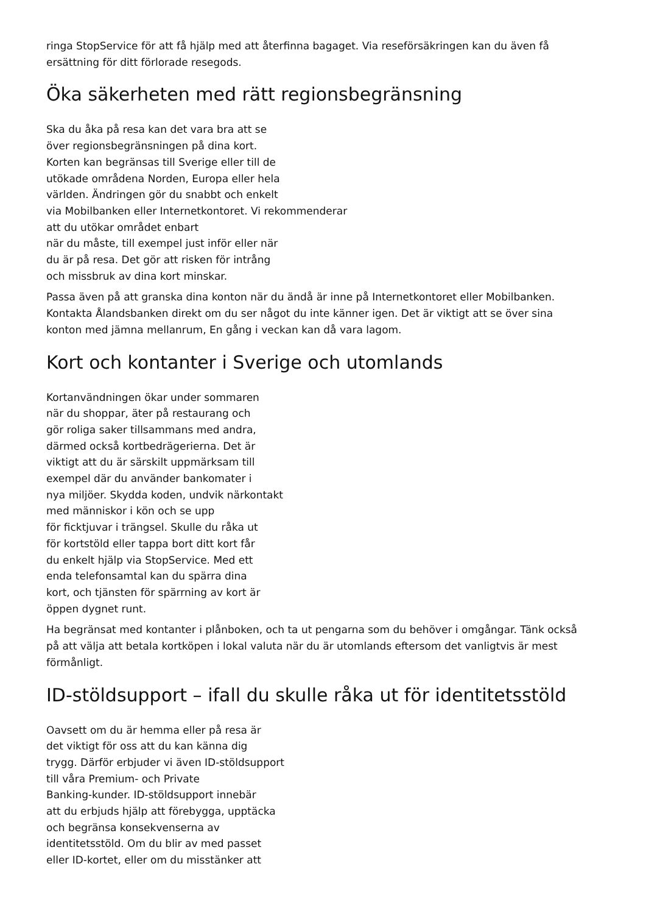ringa StopService för att få hjälp med att återfinna bagaget. Via reseförsäkringen kan du även få
ersättning för ditt förlorade resegods.
Öka säkerheten med rätt regionsbegränsning
Ska du åka på resa kan det vara bra att se
över regionsbegränsningen på dina kort.
Korten kan begränsas till Sverige eller till de
utökade områdena Norden, Europa eller hela
världen. Ändringen gör du snabbt och enkelt
via Mobilbanken eller Internetkontoret. Vi rekommenderar
att du utökar området enbart
när du måste, till exempel just inför eller när
du är på resa. Det gör att risken för intrång
och missbruk av dina kort minskar.
Passa även på att granska dina konton när du ändå är inne på Internetkontoret eller Mobilbanken.
Kontakta Ålandsbanken direkt om du ser något du inte känner igen. Det är viktigt att se över sina
konton med jämna mellanrum, En gång i veckan kan då vara lagom.
Kort och kontanter i Sverige och utomlands
Kortanvändningen ökar under sommaren
när du shoppar, äter på restaurang och
gör roliga saker tillsammans med andra,
därmed också kortbedrägerierna. Det är
viktigt att du är särskilt uppmärksam till
exempel där du använder bankomater i
nya miljöer. Skydda koden, undvik närkontakt
med människor i kön och se upp
för ficktjuvar i trängsel. Skulle du råka ut
för kortstöld eller tappa bort ditt kort får
du enkelt hjälp via StopService. Med ett
enda telefonsamtal kan du spärra dina
kort, och tjänsten för spärrning av kort är
öppen dygnet runt.
Ha begränsat med kontanter i plånboken, och ta ut pengarna som du behöver i omgångar. Tänk också
på att välja att betala kortköpen i lokal valuta när du är utomlands eftersom det vanligtvis är mest
förmånligt.
ID-stöldsupport – ifall du skulle råka ut för identitetsstöld
Oavsett om du är hemma eller på resa är
det viktigt för oss att du kan känna dig
trygg. Därför erbjuder vi även ID-stöldsupport
till våra Premium- och Private
Banking-kunder. ID-stöldsupport innebär
att du erbjuds hjälp att förebygga, upptäcka
och begränsa konsekvenserna av
identitetsstöld. Om du blir av med passet
eller ID-kortet, eller om du misstänker att